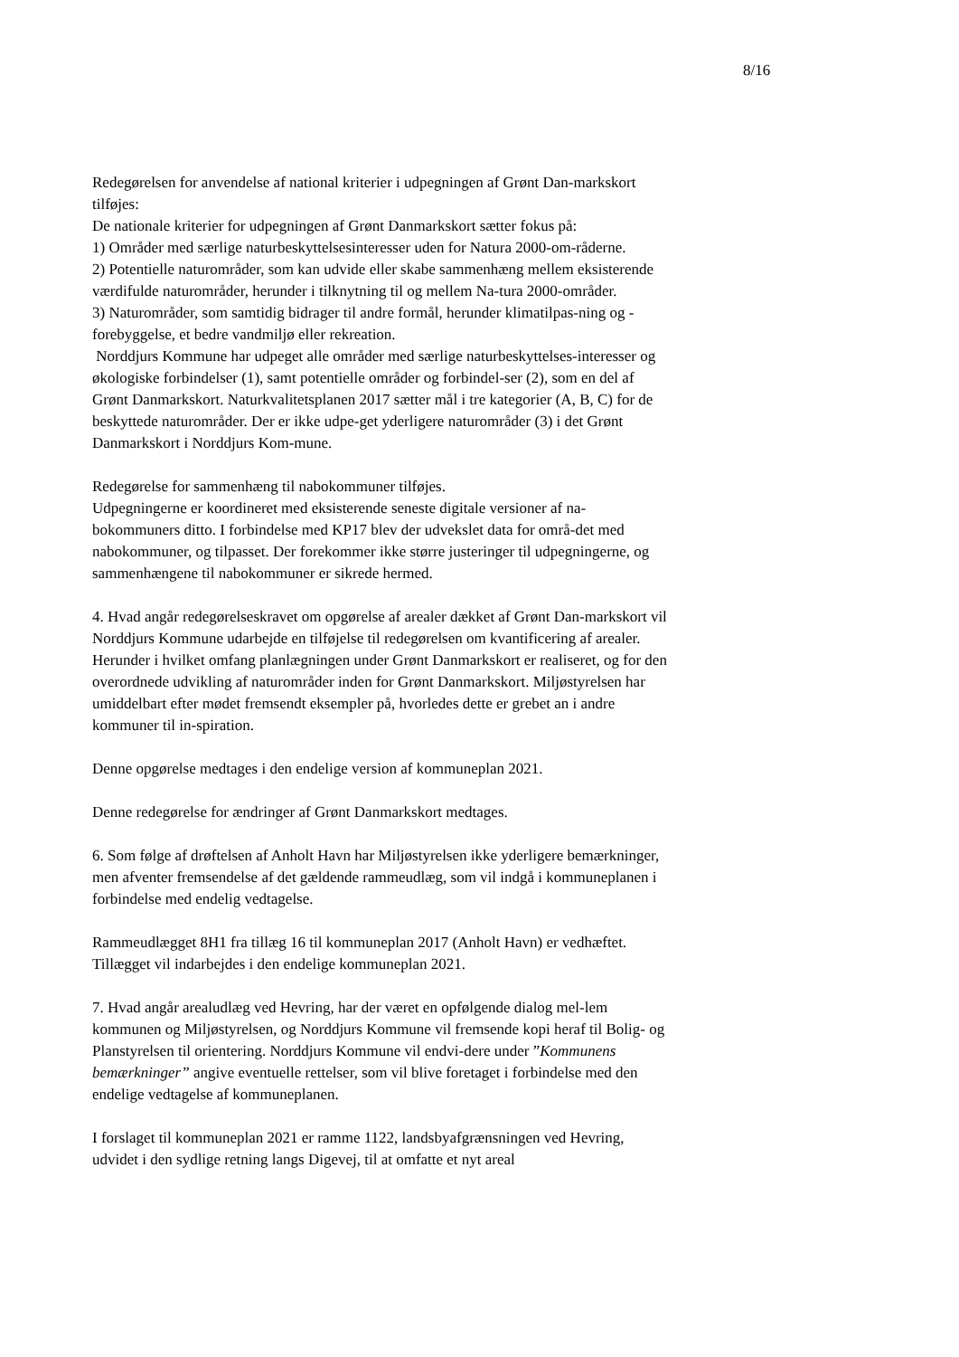8/16
Redegørelsen for anvendelse af national kriterier i udpegningen af Grønt Dan-markskort tilføjes:
De nationale kriterier for udpegningen af Grønt Danmarkskort sætter fokus på:
1) Områder med særlige naturbeskyttelsesinteresser uden for Natura 2000-om-råderne.
2) Potentielle naturområder, som kan udvide eller skabe sammenhæng mellem eksisterende værdifulde naturområder, herunder i tilknytning til og mellem Na-tura 2000-områder.
3) Naturområder, som samtidig bidrager til andre formål, herunder klimatilpas-ning og -forebyggelse, et bedre vandmiljø eller rekreation.
Norddjurs Kommune har udpeget alle områder med særlige naturbeskyttelses-interesser og økologiske forbindelser (1), samt potentielle områder og forbindel-ser (2), som en del af Grønt Danmarkskort. Naturkvalitetsplanen 2017 sætter mål i tre kategorier (A, B, C) for de beskyttede naturområder. Der er ikke udpe-get yderligere naturområder (3) i det Grønt Danmarkskort i Norddjurs Kom-mune.
Redegørelse for sammenhæng til nabokommuner tilføjes.
Udpegningerne er koordineret med eksisterende seneste digitale versioner af na-bokommuners ditto. I forbindelse med KP17 blev der udvekslet data for områ-det med nabokommuner, og tilpasset. Der forekommer ikke større justeringer til udpegningerne, og sammenhængene til nabokommuner er sikrede hermed.
4. Hvad angår redegørelseskravet om opgørelse af arealer dækket af Grønt Dan-markskort vil Norddjurs Kommune udarbejde en tilføjelse til redegørelsen om kvantificering af arealer. Herunder i hvilket omfang planlægningen under Grønt Danmarkskort er realiseret, og for den overordnede udvikling af naturområder inden for Grønt Danmarkskort. Miljøstyrelsen har umiddelbart efter mødet fremsendt eksempler på, hvorledes dette er grebet an i andre kommuner til in-spiration.
Denne opgørelse medtages i den endelige version af kommuneplan 2021.
Denne redegørelse for ændringer af Grønt Danmarkskort medtages.
6. Som følge af drøftelsen af Anholt Havn har Miljøstyrelsen ikke yderligere bemærkninger, men afventer fremsendelse af det gældende rammeudlæg, som vil indgå i kommuneplanen i forbindelse med endelig vedtagelse.
Rammeudlægget 8H1 fra tillæg 16 til kommuneplan 2017 (Anholt Havn) er vedhæftet. Tillægget vil indarbejdes i den endelige kommuneplan 2021.
7. Hvad angår arealudlæg ved Hevring, har der været en opfølgende dialog mel-lem kommunen og Miljøstyrelsen, og Norddjurs Kommune vil fremsende kopi heraf til Bolig- og Planstyrelsen til orientering. Norddjurs Kommune vil endvi-dere under ”Kommunens bemærkninger” angive eventuelle rettelser, som vil blive foretaget i forbindelse med den endelige vedtagelse af kommuneplanen.
I forslaget til kommuneplan 2021 er ramme 1122, landsbyafgrænsningen ved Hevring, udvidet i den sydlige retning langs Digevej, til at omfatte et nyt areal